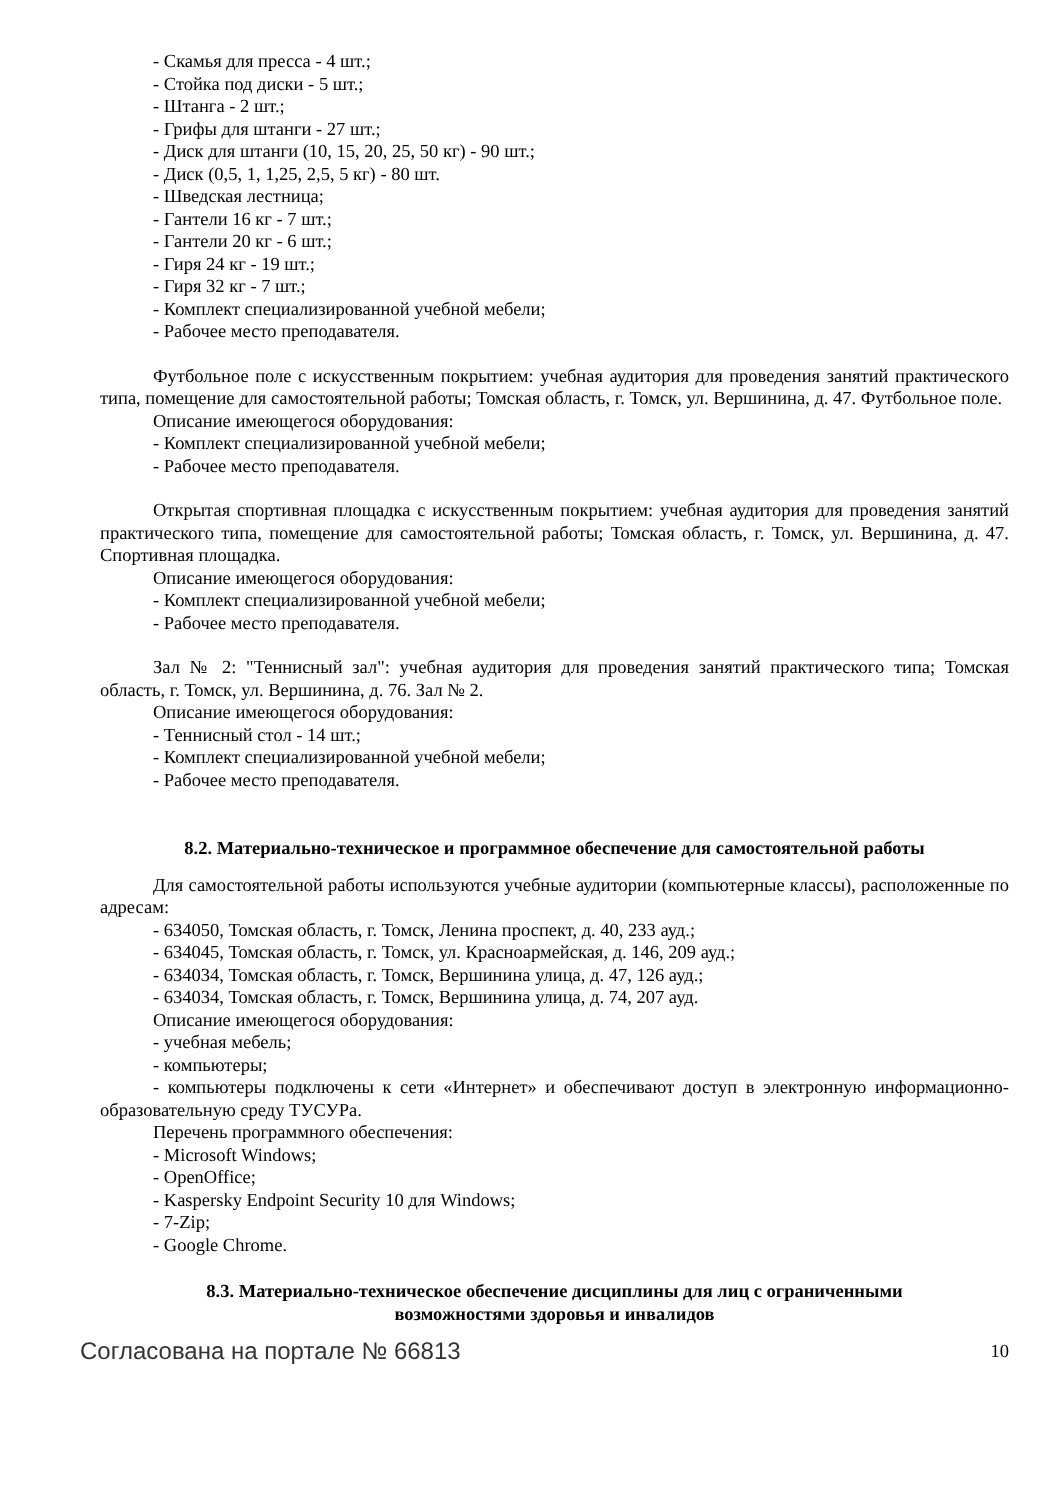- Скамья для пресса - 4 шт.;
- Стойка под диски - 5 шт.;
- Штанга - 2 шт.;
- Грифы для штанги - 27 шт.;
- Диск для штанги (10, 15, 20, 25, 50 кг) - 90 шт.;
- Диск (0,5, 1, 1,25, 2,5, 5 кг) - 80 шт.
- Шведская лестница;
- Гантели 16 кг - 7 шт.;
- Гантели 20 кг - 6 шт.;
- Гиря 24 кг - 19 шт.;
- Гиря 32 кг - 7 шт.;
- Комплект специализированной учебной мебели;
- Рабочее место преподавателя.
Футбольное поле с искусственным покрытием: учебная аудитория для проведения занятий практического типа, помещение для самостоятельной работы; Томская область, г. Томск, ул. Вершинина, д. 47. Футбольное поле.
Описание имеющегося оборудования:
- Комплект специализированной учебной мебели;
- Рабочее место преподавателя.
Открытая спортивная площадка с искусственным покрытием: учебная аудитория для проведения занятий практического типа, помещение для самостоятельной работы; Томская область, г. Томск, ул. Вершинина, д. 47. Спортивная площадка.
Описание имеющегося оборудования:
- Комплект специализированной учебной мебели;
- Рабочее место преподавателя.
Зал № 2: "Теннисный зал": учебная аудитория для проведения занятий практического типа; Томская область, г. Томск, ул. Вершинина, д. 76. Зал № 2.
Описание имеющегося оборудования:
- Теннисный стол - 14 шт.;
- Комплект специализированной учебной мебели;
- Рабочее место преподавателя.
8.2. Материально-техническое и программное обеспечение для самостоятельной работы
Для самостоятельной работы используются учебные аудитории (компьютерные классы), расположенные по адресам:
- 634050, Томская область, г. Томск, Ленина проспект, д. 40, 233 ауд.;
- 634045, Томская область, г. Томск, ул. Красноармейская, д. 146, 209 ауд.;
- 634034, Томская область, г. Томск, Вершинина улица, д. 47, 126 ауд.;
- 634034, Томская область, г. Томск, Вершинина улица, д. 74, 207 ауд.
Описание имеющегося оборудования:
- учебная мебель;
- компьютеры;
- компьютеры подключены к сети «Интернет» и обеспечивают доступ в электронную информационно-образовательную среду ТУСУРа.
Перечень программного обеспечения:
- Microsoft Windows;
- OpenOffice;
- Kaspersky Endpoint Security 10 для Windows;
- 7-Zip;
- Google Chrome.
8.3. Материально-техническое обеспечение дисциплины для лиц с ограниченными
возможностями здоровья и инвалидов
Согласована на портале № 66813 10